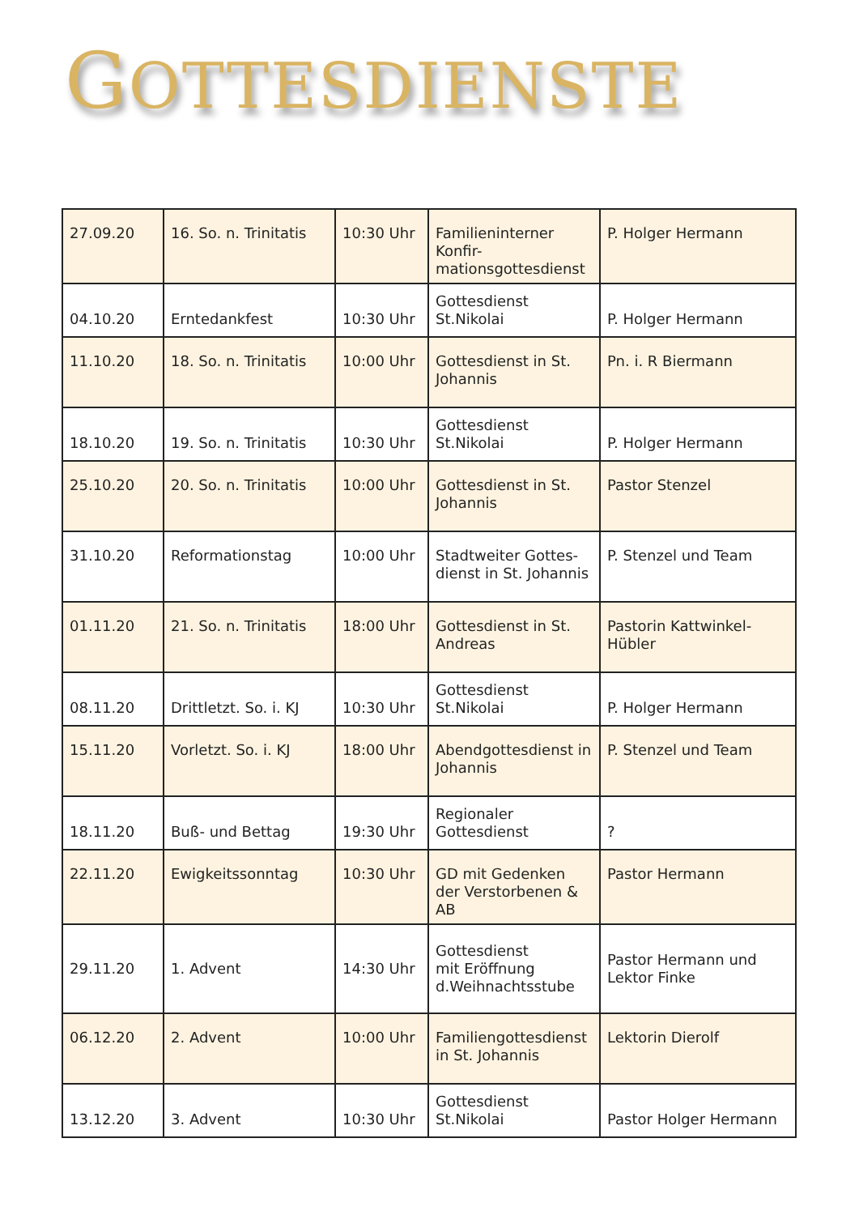GOTTESDIENSTE
| 27.09.20 | 16. So. n. Trinitatis | 10:30 Uhr | Familieninterner Konfir-mationsgottesdienst | P. Holger Hermann |
| 04.10.20 | Erntedankfest | 10:30 Uhr | Gottesdienst St.Nikolai | P. Holger Hermann |
| 11.10.20 | 18. So. n. Trinitatis | 10:00 Uhr | Gottesdienst in St. Johannis | Pn. i. R Biermann |
| 18.10.20 | 19. So. n. Trinitatis | 10:30 Uhr | Gottesdienst St.Nikolai | P. Holger Hermann |
| 25.10.20 | 20. So. n. Trinitatis | 10:00 Uhr | Gottesdienst in St. Johannis | Pastor Stenzel |
| 31.10.20 | Reformationstag | 10:00 Uhr | Stadtweiter Gottes-dienst in St. Johannis | P. Stenzel und Team |
| 01.11.20 | 21. So. n. Trinitatis | 18:00 Uhr | Gottesdienst in St. Andreas | Pastorin Kattwinkel-Hübler |
| 08.11.20 | Drittletzt. So. i. KJ | 10:30 Uhr | Gottesdienst St.Nikolai | P. Holger Hermann |
| 15.11.20 | Vorletzt. So. i. KJ | 18:00 Uhr | Abendgottesdienst in Johannis | P. Stenzel und Team |
| 18.11.20 | Buß- und Bettag | 19:30 Uhr | Regionaler Gottesdienst | ? |
| 22.11.20 | Ewigkeitssonntag | 10:30 Uhr | GD mit Gedenken der Verstorbenen & AB | Pastor Hermann |
| 29.11.20 | 1. Advent | 14:30 Uhr | Gottesdienst mit Eröffnung d.Weihnachtsstube | Pastor Hermann und Lektor Finke |
| 06.12.20 | 2. Advent | 10:00 Uhr | Familiengottesdienst in St. Johannis | Lektorin Dierolf |
| 13.12.20 | 3. Advent | 10:30 Uhr | Gottesdienst St.Nikolai | Pastor Holger Hermann |